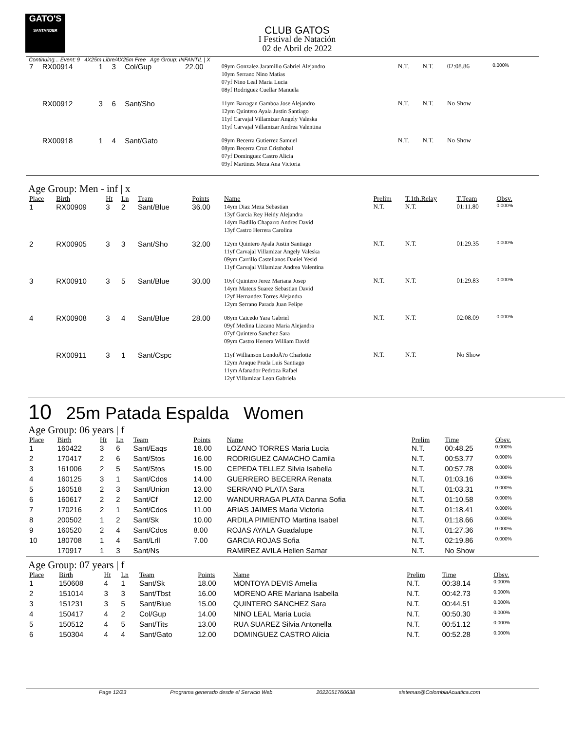GATO'S
SANTANDER
CLUB GATOS
I Festival de Natación
02 de Abril de 2022
Continuing... Event: 9 4X25m Libre/4X25m Free Age Group: INFANTIL | X
| 7 | RX00914 | 1 | 3 | Col/Gup | 22.00 | 09ym Gonzalez Jaramillo Gabriel Alejandro 10ym Serrano Nino Matias 07yf Nino Leal Maria Lucia 08yf Rodriguez Cuellar Manuela | N.T. | N.T. | 02:08.86 | 0.000% |
| | RX00912 | 3 | 6 | Sant/Sho | | 11ym Barragan Gamboa Jose Alejandro 12ym Quintero Ayala Justin Santiago 11yf Carvajal Villamizar Angely Valeska 11yf Carvajal Villamizar Andrea Valentina | N.T. | N.T. | No Show | |
| | RX00918 | 1 | 4 | Sant/Gato | | 09ym Becerra Gutierrez Samuel 08ym Becerra Cruz Cristhobal 07yf Dominguez Castro Alicia 09yf Martinez Meza Ana Victoria | N.T. | N.T. | No Show | |
Age Group: Men - inf | x
| Place | Birth | Ht | Ln | Team | Points | Name | Prelim | T.1th.Relay | T.Team | Obsv. |
| --- | --- | --- | --- | --- | --- | --- | --- | --- | --- | --- |
| 1 | RX00909 | 3 | 2 | Sant/Blue | 36.00 | 14ym Diaz Meza Sebastian 13yf Garcia Rey Heidy Alejandra 14ym Badillo Chaparro Andres David 13yf Castro Herrera Carolina | N.T. | N.T. | 01:11.80 | 0.000% |
| 2 | RX00905 | 3 | 3 | Sant/Sho | 32.00 | 12ym Quintero Ayala Justin Santiago 11yf Carvajal Villamizar Angely Valeska 09ym Carrillo Castellanos Daniel Yesid 11yf Carvajal Villamizar Andrea Valentina | N.T. | N.T. | 01:29.35 | 0.000% |
| 3 | RX00910 | 3 | 5 | Sant/Blue | 30.00 | 10yf Quintero Jerez Mariana Josep 14ym Mateus Suarez Sebastian David 12yf Hernandez Torres Alejandra 12ym Serrano Parada Juan Felipe | N.T. | N.T. | 01:29.83 | 0.000% |
| 4 | RX00908 | 3 | 4 | Sant/Blue | 28.00 | 08ym Caicedo Yara Gabriel 09yf Medina Lizcano Maria Alejandra 07yf Quintero Sanchez Sara 09ym Castro Herrera William David | N.T. | N.T. | 02:08.09 | 0.000% |
| | RX00911 | 3 | 1 | Sant/Cspc | | 11yf Willianson LondoÃ?o Charlotte 12ym Araque Prada Luis Santiago 11ym Afanador Pedroza Rafael 12yf Villamizar Leon Gabriela | N.T. | N.T. | No Show | |
10 25m Patada Espalda Women
Age Group: 06 years | f
| Place | Birth | Ht | Ln | Team | Points | Name | Prelim | Time | Obsv. |
| --- | --- | --- | --- | --- | --- | --- | --- | --- | --- |
| 1 | 160422 | 3 | 6 | Sant/Eaqs | 18.00 | LOZANO TORRES Maria Lucia | N.T. | 00:48.25 | 0.000% |
| 2 | 170417 | 2 | 6 | Sant/Stos | 16.00 | RODRIGUEZ CAMACHO Camila | N.T. | 00:53.77 | 0.000% |
| 3 | 161006 | 2 | 5 | Sant/Stos | 15.00 | CEPEDA TELLEZ Silvia Isabella | N.T. | 00:57.78 | 0.000% |
| 4 | 160125 | 3 | 1 | Sant/Cdos | 14.00 | GUERRERO BECERRA Renata | N.T. | 01:03.16 | 0.000% |
| 5 | 160518 | 2 | 3 | Sant/Union | 13.00 | SERRANO PLATA Sara | N.T. | 01:03.31 | 0.000% |
| 6 | 160617 | 2 | 2 | Sant/Cf | 12.00 | WANDURRAGA PLATA Danna Sofia | N.T. | 01:10.58 | 0.000% |
| 7 | 170216 | 2 | 1 | Sant/Cdos | 11.00 | ARIAS JAIMES Maria Victoria | N.T. | 01:18.41 | 0.000% |
| 8 | 200502 | 1 | 2 | Sant/Sk | 10.00 | ARDILA PIMIENTO Martina Isabel | N.T. | 01:18.66 | 0.000% |
| 9 | 160520 | 2 | 4 | Sant/Cdos | 8.00 | ROJAS AYALA Guadalupe | N.T. | 01:27.36 | 0.000% |
| 10 | 180708 | 1 | 4 | Sant/Lrll | 7.00 | GARCIA ROJAS Sofia | N.T. | 02:19.86 | 0.000% |
| | 170917 | 1 | 3 | Sant/Ns | | RAMIREZ AVILA Hellen Samar | N.T. | No Show | |
Age Group: 07 years | f
| Place | Birth | Ht | Ln | Team | Points | Name | Prelim | Time | Obsv. |
| --- | --- | --- | --- | --- | --- | --- | --- | --- | --- |
| 1 | 150608 | 4 | 1 | Sant/Sk | 18.00 | MONTOYA DEVIS Amelia | N.T. | 00:38.14 | 0.000% |
| 2 | 151014 | 3 | 3 | Sant/Tbst | 16.00 | MORENO ARE Mariana Isabella | N.T. | 00:42.73 | 0.000% |
| 3 | 151231 | 3 | 5 | Sant/Blue | 15.00 | QUINTERO SANCHEZ Sara | N.T. | 00:44.51 | 0.000% |
| 4 | 150417 | 4 | 2 | Col/Gup | 14.00 | NINO LEAL Maria Lucia | N.T. | 00:50.30 | 0.000% |
| 5 | 150512 | 4 | 5 | Sant/Tits | 13.00 | RUA SUAREZ Silvia Antonella | N.T. | 00:51.12 | 0.000% |
| 6 | 150304 | 4 | 4 | Sant/Gato | 12.00 | DOMINGUEZ CASTRO Alicia | N.T. | 00:52.28 | 0.000% |
Page 12/23 Programa generado desde el Servicio Web 2022051760638 sistemas@ColombiaAcuatica.com